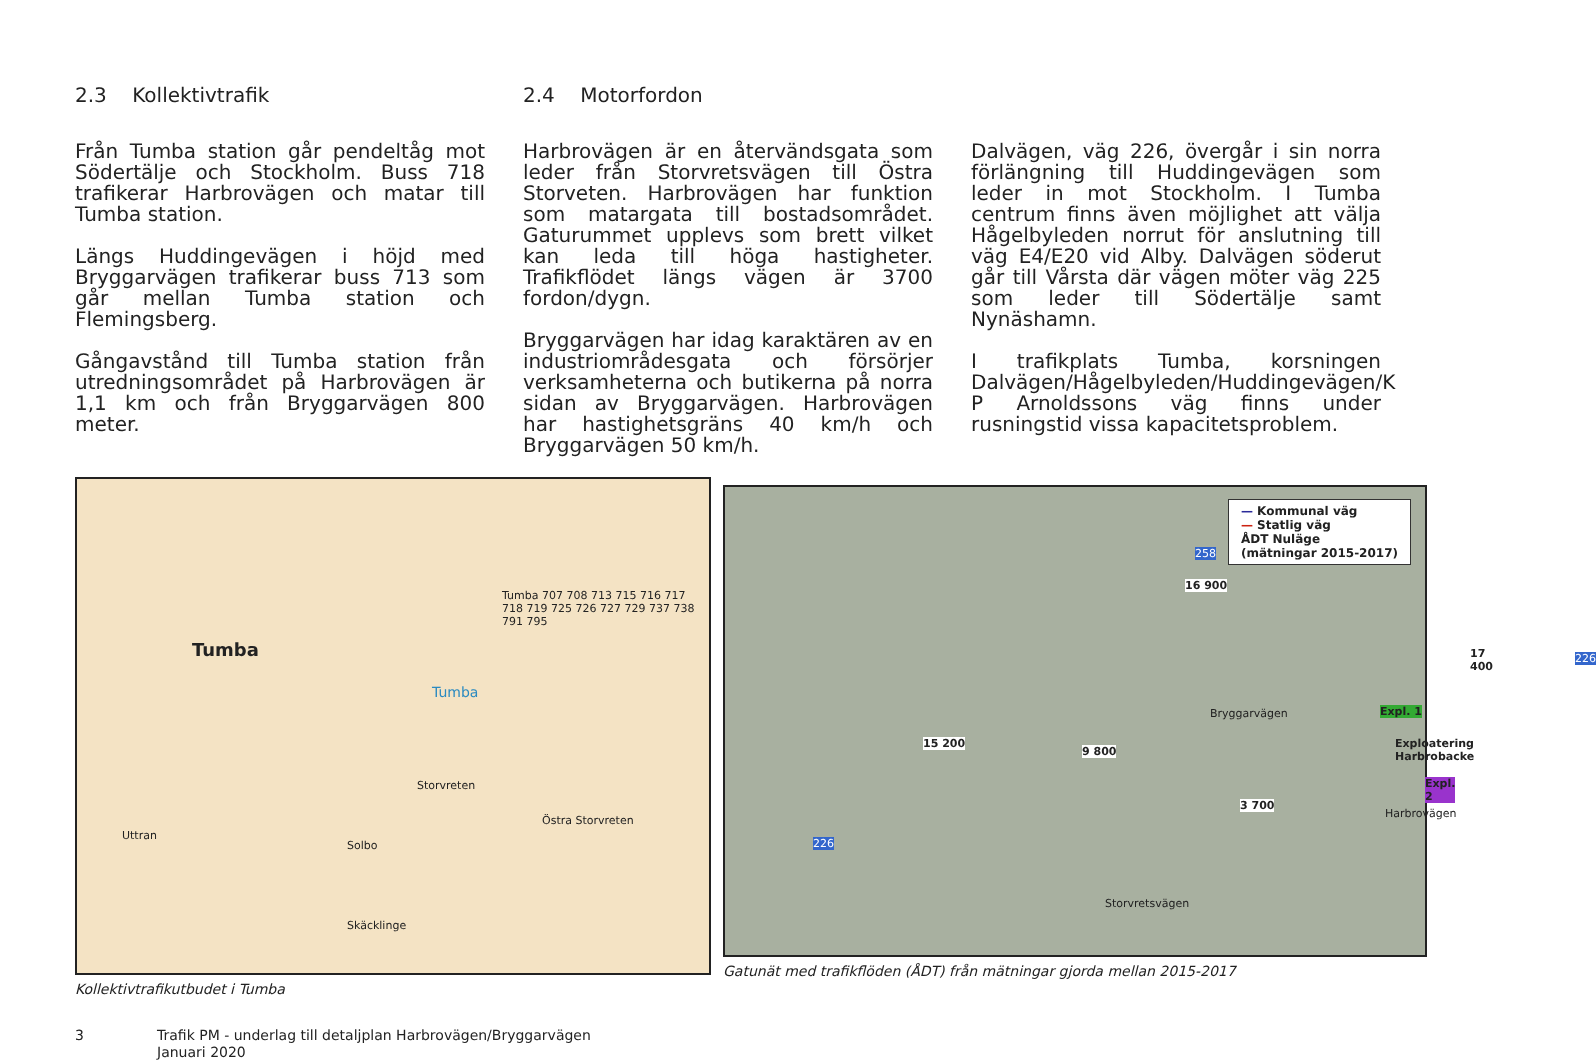2.3 Kollektivtrafik
Från Tumba station går pendeltåg mot Södertälje och Stockholm. Buss 718 trafikerar Harbrovägen och matar till Tumba station.
Längs Huddingevägen i höjd med Bryggarvägen trafikerar buss 713 som går mellan Tumba station och Flemingsberg.
Gångavstånd till Tumba station från utredningsområdet på Harbrovägen är 1,1 km och från Bryggarvägen 800 meter.
2.4 Motorfordon
Harbrovägen är en återvändsgata som leder från Storvretsvägen till Östra Storveten. Harbrovägen har funktion som matargata till bostadsområdet. Gaturummet upplevs som brett vilket kan leda till höga hastigheter. Trafikflödet längs vägen är 3700 fordon/dygn.
Bryggarvägen har idag karaktären av en industriområdesgata och försörjer verksamheterna och butikerna på norra sidan av Bryggarvägen. Harbrovägen har hastighetsgräns 40 km/h och Bryggarvägen 50 km/h.
Dalvägen, väg 226, övergår i sin norra förlängning till Huddingevägen som leder in mot Stockholm. I Tumba centrum finns även möjlighet att välja Hågelbyleden norrut för anslutning till väg E4/E20 vid Alby. Dalvägen söderut går till Vårsta där vägen möter väg 225 som leder till Södertälje samt Nynäshamn.
I trafikplats Tumba, korsningen Dalvägen/Hågelbyleden/Huddingevägen/K P Arnoldssons väg finns under rusningstid vissa kapacitetsproblem.
Tumba
Tumba
Tumba 707 708 713 715 716 717 718 719 725 726 727 729 737 738 791 795
Storvreten
Östra Storvreten
Solbo
Skäcklinge
Uttran
Kollektivtrafikutbudet i Tumba
— Kommunal väg
— Statlig väg
ÅDT Nuläge
(mätningar 2015-2017)
16 900
17 400
15 200
9 800
3 700
Bryggarvägen Expl. 1
Exploatering Harbrobacke
Expl. 2
Harbrovägen
Storvretsvägen
258
226
226
Gatunät med trafikflöden (ÅDT) från mätningar gjorda mellan 2015-2017
3 Trafik PM - underlag till detaljplan Harbrovägen/Bryggarvägen
Januari 2020